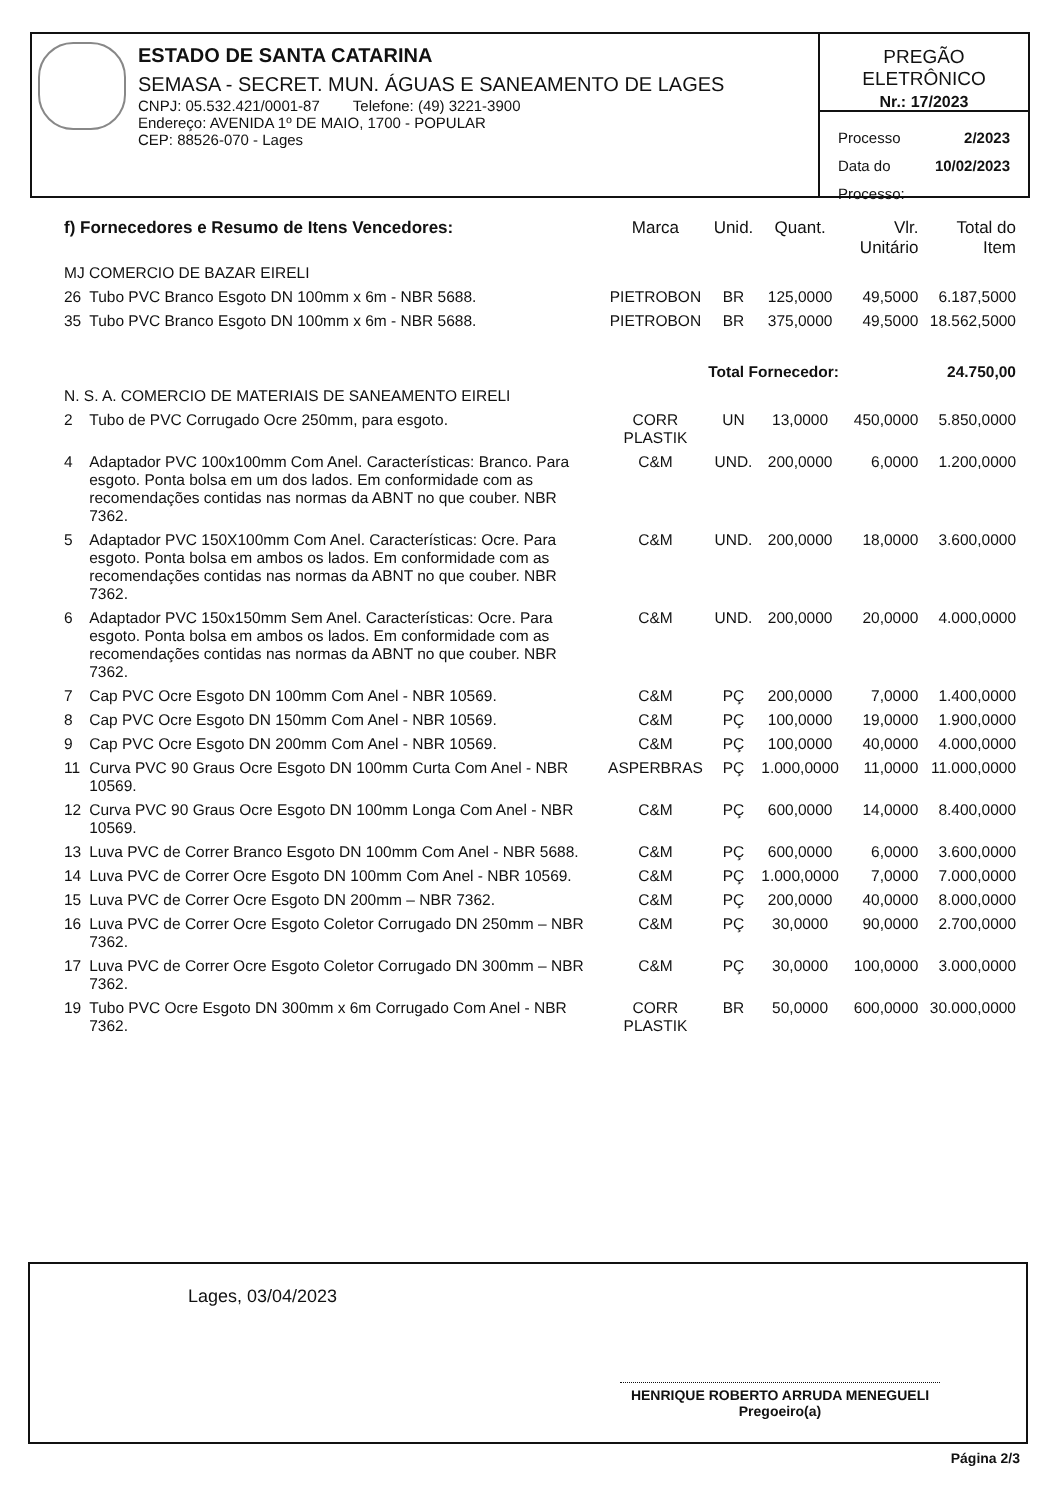ESTADO DE SANTA CATARINA
SEMASA - SECRET. MUN. ÁGUAS E SANEAMENTO DE LAGES
CNPJ: 05.532.421/0001-87 Telefone: (49) 3221-3900
Endereço: AVENIDA 1º DE MAIO, 1700 - POPULAR
CEP: 88526-070 - Lages
PREGÃO ELETRÔNICO
Nr.: 17/2023
Processo 2/2023
Data do Processo: 10/02/2023
| f) Fornecedores e Resumo de Itens Vencedores: | | Marca | Unid. | Quant. | Vlr. Unitário | Total do Item |
| --- | --- | --- | --- | --- | --- | --- |
| MJ COMERCIO DE BAZAR EIRELI | | | | | | |
| 26 | Tubo PVC Branco Esgoto DN 100mm x 6m - NBR 5688. | PIETROBON | BR | 125,0000 | 49,5000 | 6.187,5000 |
| 35 | Tubo PVC Branco Esgoto DN 100mm x 6m - NBR 5688. | PIETROBON | BR | 375,0000 | 49,5000 | 18.562,5000 |
| Total Fornecedor: | | | | | | 24.750,00 |
| N. S. A. COMERCIO DE MATERIAIS DE SANEAMENTO EIRELI | | | | | | |
| 2 | Tubo de PVC Corrugado Ocre 250mm, para esgoto. | CORR PLASTIK | UN | 13,0000 | 450,0000 | 5.850,0000 |
| 4 | Adaptador PVC 100x100mm Com Anel. Características: Branco. Para esgoto. Ponta bolsa em um dos lados. Em conformidade com as recomendações contidas nas normas da ABNT no que couber. NBR 7362. | C&M | UND. | 200,0000 | 6,0000 | 1.200,0000 |
| 5 | Adaptador PVC 150X100mm Com Anel. Características: Ocre. Para esgoto. Ponta bolsa em ambos os lados. Em conformidade com as recomendações contidas nas normas da ABNT no que couber. NBR 7362. | C&M | UND. | 200,0000 | 18,0000 | 3.600,0000 |
| 6 | Adaptador PVC 150x150mm Sem Anel. Características: Ocre. Para esgoto. Ponta bolsa em ambos os lados. Em conformidade com as recomendações contidas nas normas da ABNT no que couber. NBR 7362. | C&M | UND. | 200,0000 | 20,0000 | 4.000,0000 |
| 7 | Cap PVC Ocre Esgoto DN 100mm Com Anel - NBR 10569. | C&M | PÇ | 200,0000 | 7,0000 | 1.400,0000 |
| 8 | Cap PVC Ocre Esgoto DN 150mm Com Anel - NBR 10569. | C&M | PÇ | 100,0000 | 19,0000 | 1.900,0000 |
| 9 | Cap PVC Ocre Esgoto DN 200mm Com Anel - NBR 10569. | C&M | PÇ | 100,0000 | 40,0000 | 4.000,0000 |
| 11 | Curva PVC 90 Graus Ocre Esgoto DN 100mm Curta Com Anel - NBR 10569. | ASPERBRAS | PÇ | 1.000,0000 | 11,0000 | 11.000,0000 |
| 12 | Curva PVC 90 Graus Ocre Esgoto DN 100mm Longa Com Anel - NBR 10569. | C&M | PÇ | 600,0000 | 14,0000 | 8.400,0000 |
| 13 | Luva PVC de Correr Branco Esgoto DN 100mm Com Anel - NBR 5688. | C&M | PÇ | 600,0000 | 6,0000 | 3.600,0000 |
| 14 | Luva PVC de Correr Ocre Esgoto DN 100mm Com Anel - NBR 10569. | C&M | PÇ | 1.000,0000 | 7,0000 | 7.000,0000 |
| 15 | Luva PVC de Correr Ocre Esgoto DN 200mm – NBR 7362. | C&M | PÇ | 200,0000 | 40,0000 | 8.000,0000 |
| 16 | Luva PVC de Correr Ocre Esgoto Coletor Corrugado DN 250mm – NBR 7362. | C&M | PÇ | 30,0000 | 90,0000 | 2.700,0000 |
| 17 | Luva PVC de Correr Ocre Esgoto Coletor Corrugado DN 300mm – NBR 7362. | C&M | PÇ | 30,0000 | 100,0000 | 3.000,0000 |
| 19 | Tubo PVC Ocre Esgoto DN 300mm x 6m Corrugado Com Anel - NBR 7362. | CORR PLASTIK | BR | 50,0000 | 600,0000 | 30.000,0000 |
Lages, 03/04/2023
HENRIQUE ROBERTO ARRUDA MENEGUELI
Pregoeiro(a)
Página 2/3